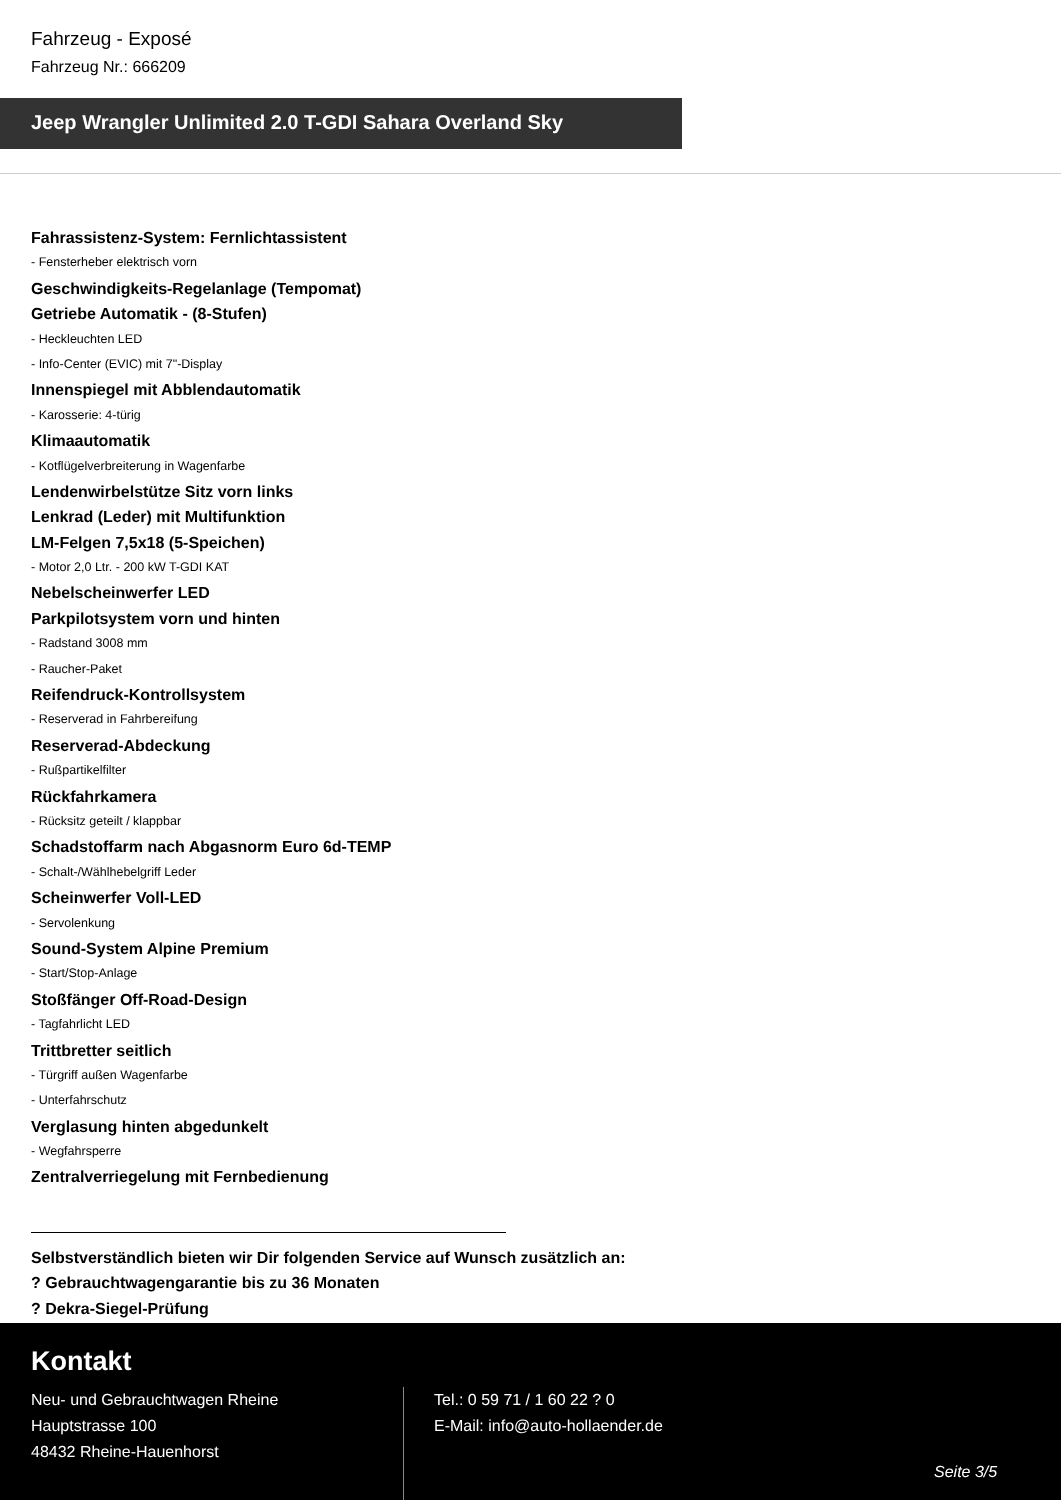Fahrzeug - Exposé
Fahrzeug Nr.: 666209
Jeep Wrangler Unlimited 2.0 T-GDI Sahara Overland Sky
Fahrassistenz-System: Fernlichtassistent
- Fensterheber elektrisch vorn
Geschwindigkeits-Regelanlage (Tempomat)
Getriebe Automatik - (8-Stufen)
- Heckleuchten LED
- Info-Center (EVIC) mit 7"-Display
Innenspiegel mit Abblendautomatik
- Karosserie: 4-türig
Klimaautomatik
- Kotflügelverbreiterung in Wagenfarbe
Lendenwirbelstütze Sitz vorn links
Lenkrad (Leder) mit Multifunktion
LM-Felgen 7,5x18 (5-Speichen)
- Motor 2,0 Ltr. - 200 kW T-GDI KAT
Nebelscheinwerfer LED
Parkpilotsystem vorn und hinten
- Radstand 3008 mm
- Raucher-Paket
Reifendruck-Kontrollsystem
- Reserverad in Fahrbereifung
Reserverad-Abdeckung
- Rußpartikelfilter
Rückfahrkamera
- Rücksitz geteilt / klappbar
Schadstoffarm nach Abgasnorm Euro 6d-TEMP
- Schalt-/Wählhebelgriff Leder
Scheinwerfer Voll-LED
- Servolenkung
Sound-System Alpine Premium
- Start/Stop-Anlage
Stoßfänger Off-Road-Design
- Tagfahrlicht LED
Trittbretter seitlich
- Türgriff außen Wagenfarbe
- Unterfahrschutz
Verglasung hinten abgedunkelt
- Wegfahrsperre
Zentralverriegelung mit Fernbedienung
Selbstverständlich bieten wir Dir folgenden Service auf Wunsch zusätzlich an:
? Gebrauchtwagengarantie bis zu 36 Monaten
? Dekra-Siegel-Prüfung
Kontakt
Neu- und Gebrauchtwagen Rheine
Hauptstrasse 100
48432 Rheine-Hauenhorst
Tel.: 0 59 71 / 1 60 22 ? 0
E-Mail: info@auto-hollaender.de
Seite 3/5